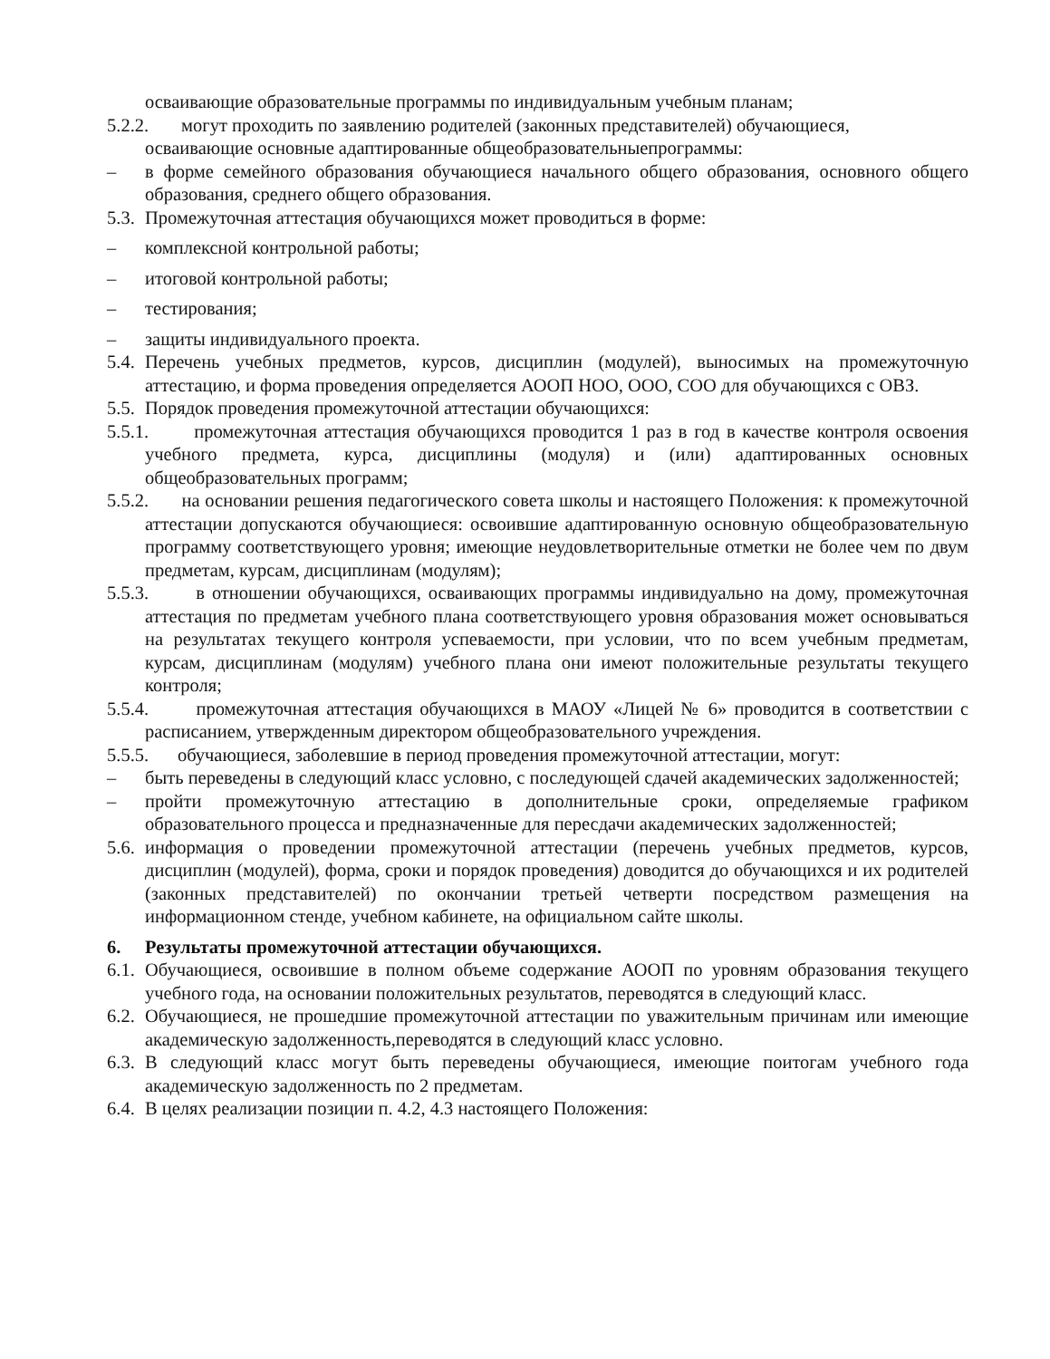осваивающие образовательные программы по индивидуальным учебным планам;
5.2.2. могут проходить по заявлению родителей (законных представителей) обучающиеся,
осваивающие основные адаптированные общеобразовательныепрограммы:
– в форме семейного образования обучающиеся начального общего образования, основного общего образования, среднего общего образования.
5.3. Промежуточная аттестация обучающихся может проводиться в форме:
– комплексной контрольной работы;
– итоговой контрольной работы;
– тестирования;
– защиты индивидуального проекта.
5.4. Перечень учебных предметов, курсов, дисциплин (модулей), выносимых на промежуточную аттестацию, и форма проведения определяется АООП НОО, ООО, СОО для обучающихся с ОВЗ.
5.5. Порядок проведения промежуточной аттестации обучающихся:
5.5.1. промежуточная аттестация обучающихся проводится 1 раз в год в качестве контроля освоения учебного предмета, курса, дисциплины (модуля) и (или) адаптированных основных общеобразовательных программ;
5.5.2. на основании решения педагогического совета школы и настоящего Положения: к промежуточной аттестации допускаются обучающиеся: освоившие адаптированную основную общеобразовательную программу соответствующего уровня; имеющие неудовлетворительные отметки не более чем по двум предметам, курсам, дисциплинам (модулям);
5.5.3. в отношении обучающихся, осваивающих программы индивидуально на дому, промежуточная аттестация по предметам учебного плана соответствующего уровня образования может основываться на результатах текущего контроля успеваемости, при условии, что по всем учебным предметам, курсам, дисциплинам (модулям) учебного плана они имеют положительные результаты текущего контроля;
5.5.4. промежуточная аттестация обучающихся в МАОУ «Лицей № 6» проводится в соответствии с расписанием, утвержденным директором общеобразовательного учреждения.
5.5.5. обучающиеся, заболевшие в период проведения промежуточной аттестации, могут:
– быть переведены в следующий класс условно, с последующей сдачей академических задолженностей;
– пройти промежуточную аттестацию в дополнительные сроки, определяемые графиком образовательного процесса и предназначенные для пересдачи академических задолженностей;
5.6. информация о проведении промежуточной аттестации (перечень учебных предметов, курсов, дисциплин (модулей), форма, сроки и порядок проведения) доводится до обучающихся и их родителей (законных представителей) по окончании третьей четверти посредством размещения на информационном стенде, учебном кабинете, на официальном сайте школы.
6. Результаты промежуточной аттестации обучающихся.
6.1. Обучающиеся, освоившие в полном объеме содержание АООП по уровням образования текущего учебного года, на основании положительных результатов, переводятся в следующий класс.
6.2. Обучающиеся, не прошедшие промежуточной аттестации по уважительным причинам или имеющие академическую задолженность,переводятся в следующий класс условно.
6.3. В следующий класс могут быть переведены обучающиеся, имеющие поитогам учебного года академическую задолженность по 2 предметам.
6.4. В целях реализации позиции п. 4.2, 4.3 настоящего Положения: